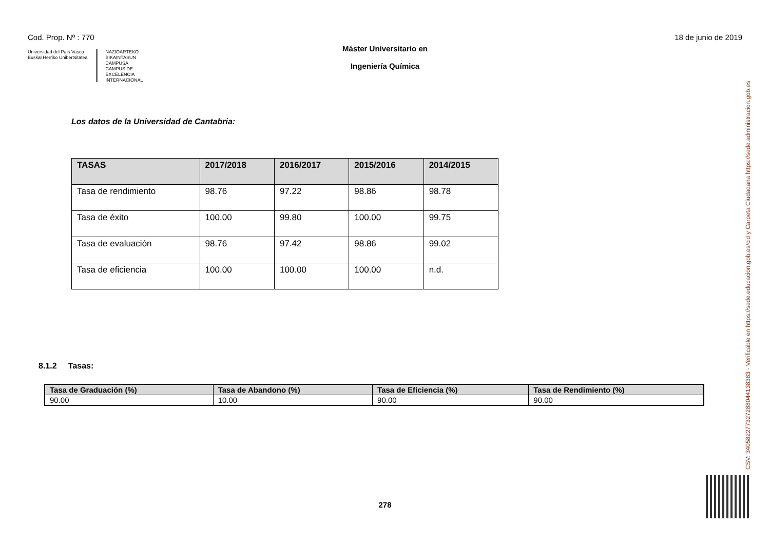Cod. Prop. Nº : 770 18 de junio de 2019
Universidad del País Vasco
Euskal Herriko Unibertsitatea
NAZIOARTEKO
BIKAINTASUN
CAMPUSA
CAMPUS DE
EXCELENCIA
INTERNACIONAL
Máster Universitario en
Ingeniería Química
Los datos de la Universidad de Cantabria:
| TASAS | 2017/2018 | 2016/2017 | 2015/2016 | 2014/2015 |
| --- | --- | --- | --- | --- |
| Tasa de rendimiento | 98.76 | 97.22 | 98.86 | 98.78 |
| Tasa de éxito | 100.00 | 99.80 | 100.00 | 99.75 |
| Tasa de evaluación | 98.76 | 97.42 | 98.86 | 99.02 |
| Tasa de eficiencia | 100.00 | 100.00 | 100.00 | n.d. |
8.1.2 Tasas:
| Tasa de Graduación (%) | Tasa de Abandono (%) | Tasa de Eficiencia (%) | Tasa de Rendimiento (%) |
| --- | --- | --- | --- |
| 90.00 | 10.00 | 90.00 | 90.00 |
278
CSV: 340582277327288044138383 - Verificable en https://sede.educacion.gob.es/cid y Carpeta Ciudadana https://sede.administracion.gob.es